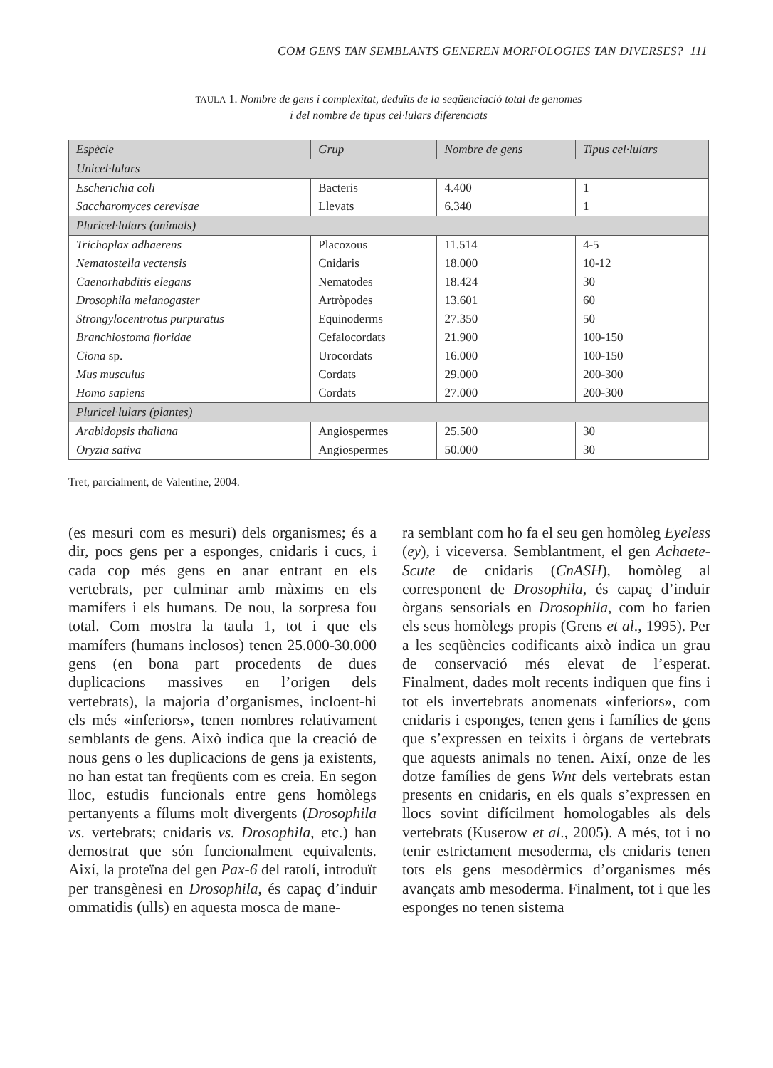COM GENS TAN SEMBLANTS GENEREN MORFOLOGIES TAN DIVERSES? 111
TAULA 1. Nombre de gens i complexitat, deduïts de la seqüenciació total de genomes
i del nombre de tipus cel·lulars diferenciats
| Espècie | Grup | Nombre de gens | Tipus cel·lulars |
| --- | --- | --- | --- |
| Unicel·lulars | | | |
| Escherichia coli | Bacteris | 4.400 | 1 |
| Saccharomyces cerevisae | Llevats | 6.340 | 1 |
| Pluricel·lulars (animals) | | | |
| Trichoplax adhaerens | Placozous | 11.514 | 4-5 |
| Nematostella vectensis | Cnidaris | 18.000 | 10-12 |
| Caenorhabditis elegans | Nematodes | 18.424 | 30 |
| Drosophila melanogaster | Artròpodes | 13.601 | 60 |
| Strongylocentrotus purpuratus | Equinoderms | 27.350 | 50 |
| Branchiostoma floridae | Cefalocordats | 21.900 | 100-150 |
| Ciona sp. | Urocordats | 16.000 | 100-150 |
| Mus musculus | Cordats | 29.000 | 200-300 |
| Homo sapiens | Cordats | 27.000 | 200-300 |
| Pluricel·lulars (plantes) | | | |
| Arabidopsis thaliana | Angiospermes | 25.500 | 30 |
| Oryzia sativa | Angiospermes | 50.000 | 30 |
Tret, parcialment, de Valentine, 2004.
(es mesuri com es mesuri) dels organismes; és a dir, pocs gens per a esponges, cnidaris i cucs, i cada cop més gens en anar entrant en els vertebrats, per culminar amb màxims en els mamífers i els humans. De nou, la sorpresa fou total. Com mostra la taula 1, tot i que els mamífers (humans inclosos) tenen 25.000-30.000 gens (en bona part procedents de dues duplicacions massives en l’origen dels vertebrats), la majoria d’organismes, incloent-hi els més «inferiors», tenen nombres relativament semblants de gens. Això indica que la creació de nous gens o les duplicacions de gens ja existents, no han estat tan freqüents com es creia. En segon lloc, estudis funcionals entre gens homòlegs pertanyents a fílums molt divergents (Drosophila vs. vertebrats; cnidaris vs. Drosophila, etc.) han demostrat que són funcionalment equivalents. Així, la proteïna del gen Pax-6 del ratolí, introduït per transgènesi en Drosophila, és capaç d’induir ommatidis (ulls) en aquesta mosca de mane-
ra semblant com ho fa el seu gen homòleg Eyeless (ey), i viceversa. Semblantment, el gen Achaete-Scute de cnidaris (CnASH), homòleg al corresponent de Drosophila, és capaç d’induir òrgans sensorials en Drosophila, com ho farien els seus homòlegs propis (Grens et al., 1995). Per a les seqüències codificants això indica un grau de conservació més elevat de l’esperat. Finalment, dades molt recents indiquen que fins i tot els invertebrats anomenats «inferiors», com cnidaris i esponges, tenen gens i famílies de gens que s’expressen en teixits i òrgans de vertebrats que aquests animals no tenen. Així, onze de les dotze famílies de gens Wnt dels vertebrats estan presents en cnidaris, en els quals s’expressen en llocs sovint difícilment homologables als dels vertebrats (Kuserow et al., 2005). A més, tot i no tenir estrictament mesoderma, els cnidaris tenen tots els gens mesodèrmics d’organismes més avançats amb mesoderma. Finalment, tot i que les esponges no tenen sistema